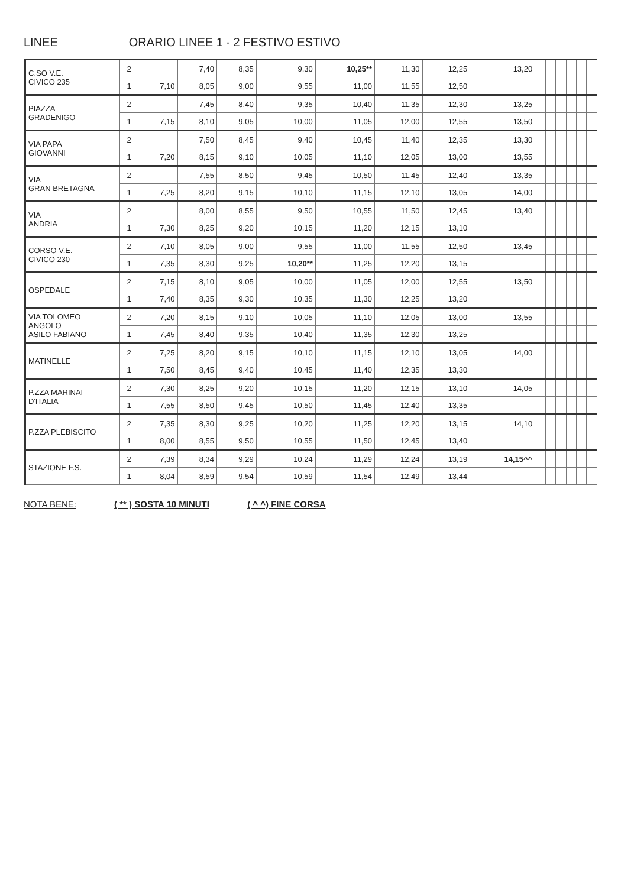LINEE ORARIO LINEE 1 - 2 FESTIVO ESTIVO
| C.SO V.E. CIVICO 235 | 2 | | 7,40 | 8,35 | 9,30 | 10,25** | 11,30 | 12,25 | 13,20 | | | | | | |
| | 1 | 7,10 | 8,05 | 9,00 | 9,55 | 11,00 | 11,55 | 12,50 | | | | | | | |
| PIAZZA GRADENIGO | 2 | | 7,45 | 8,40 | 9,35 | 10,40 | 11,35 | 12,30 | 13,25 | | | | | | |
| | 1 | 7,15 | 8,10 | 9,05 | 10,00 | 11,05 | 12,00 | 12,55 | 13,50 | | | | | | |
| VIA PAPA GIOVANNI | 2 | | 7,50 | 8,45 | 9,40 | 10,45 | 11,40 | 12,35 | 13,30 | | | | | | |
| | 1 | 7,20 | 8,15 | 9,10 | 10,05 | 11,10 | 12,05 | 13,00 | 13,55 | | | | | | |
| VIA GRAN BRETAGNA | 2 | | 7,55 | 8,50 | 9,45 | 10,50 | 11,45 | 12,40 | 13,35 | | | | | | |
| | 1 | 7,25 | 8,20 | 9,15 | 10,10 | 11,15 | 12,10 | 13,05 | 14,00 | | | | | | |
| VIA ANDRIA | 2 | | 8,00 | 8,55 | 9,50 | 10,55 | 11,50 | 12,45 | 13,40 | | | | | | |
| | 1 | 7,30 | 8,25 | 9,20 | 10,15 | 11,20 | 12,15 | 13,10 | | | | | | | |
| CORSO V.E. CIVICO 230 | 2 | 7,10 | 8,05 | 9,00 | 9,55 | 11,00 | 11,55 | 12,50 | 13,45 | | | | | | |
| | 1 | 7,35 | 8,30 | 9,25 | 10,20** | 11,25 | 12,20 | 13,15 | | | | | | | |
| OSPEDALE | 2 | 7,15 | 8,10 | 9,05 | 10,00 | 11,05 | 12,00 | 12,55 | 13,50 | | | | | | |
| | 1 | 7,40 | 8,35 | 9,30 | 10,35 | 11,30 | 12,25 | 13,20 | | | | | | | |
| VIA TOLOMEO ANGOLO ASILO FABIANO | 2 | 7,20 | 8,15 | 9,10 | 10,05 | 11,10 | 12,05 | 13,00 | 13,55 | | | | | | |
| | 1 | 7,45 | 8,40 | 9,35 | 10,40 | 11,35 | 12,30 | 13,25 | | | | | | | |
| MATINELLE | 2 | 7,25 | 8,20 | 9,15 | 10,10 | 11,15 | 12,10 | 13,05 | 14,00 | | | | | | |
| | 1 | 7,50 | 8,45 | 9,40 | 10,45 | 11,40 | 12,35 | 13,30 | | | | | | | |
| P.ZZA MARINAI D'ITALIA | 2 | 7,30 | 8,25 | 9,20 | 10,15 | 11,20 | 12,15 | 13,10 | 14,05 | | | | | | |
| | 1 | 7,55 | 8,50 | 9,45 | 10,50 | 11,45 | 12,40 | 13,35 | | | | | | | |
| P.ZZA PLEBISCITO | 2 | 7,35 | 8,30 | 9,25 | 10,20 | 11,25 | 12,20 | 13,15 | 14,10 | | | | | | |
| | 1 | 8,00 | 8,55 | 9,50 | 10,55 | 11,50 | 12,45 | 13,40 | | | | | | | |
| STAZIONE F.S. | 2 | 7,39 | 8,34 | 9,29 | 10,24 | 11,29 | 12,24 | 13,19 | 14,15^^ | | | | | | |
| | 1 | 8,04 | 8,59 | 9,54 | 10,59 | 11,54 | 12,49 | 13,44 | | | | | | | |
NOTA BENE: ( ** ) SOSTA 10 MINUTI ( ^ ^) FINE CORSA